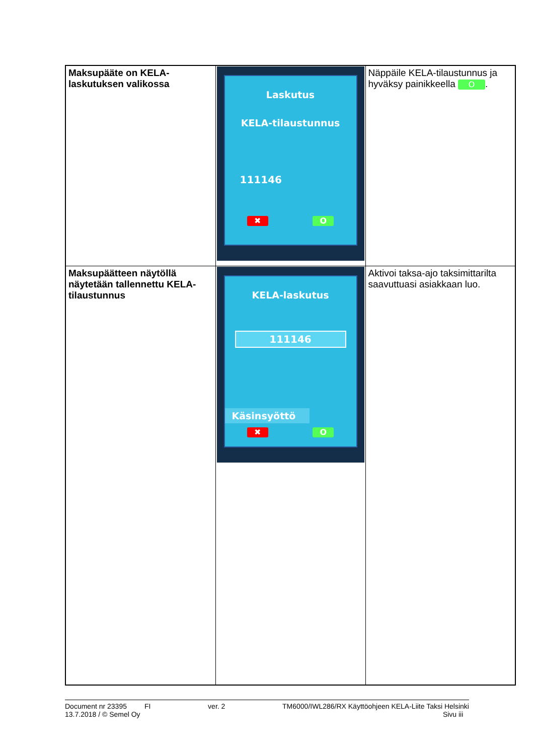| Maksupääte on KELA-laskutuksen valikossa | Laskutus KELA-tilaustunnus 111146 ✖ O | Näppäile KELA-tilaustunnus ja hyväksy painikkeella O . |
| Maksupäätteen näytöllä näytetään tallennettu KELA-tilaustunnus | KELA-laskutus 111146 Käsinsyöttö ✖ O | Aktivoi taksa-ajo taksimittarilta saavuttuasi asiakkaan luo. |
Document nr 23395 FI ver. 2 TM6000/IWL286/RX Käyttöohjeen KELA-Liite Taksi Helsinki
13.7.2018 / © Semel Oy Sivu iii